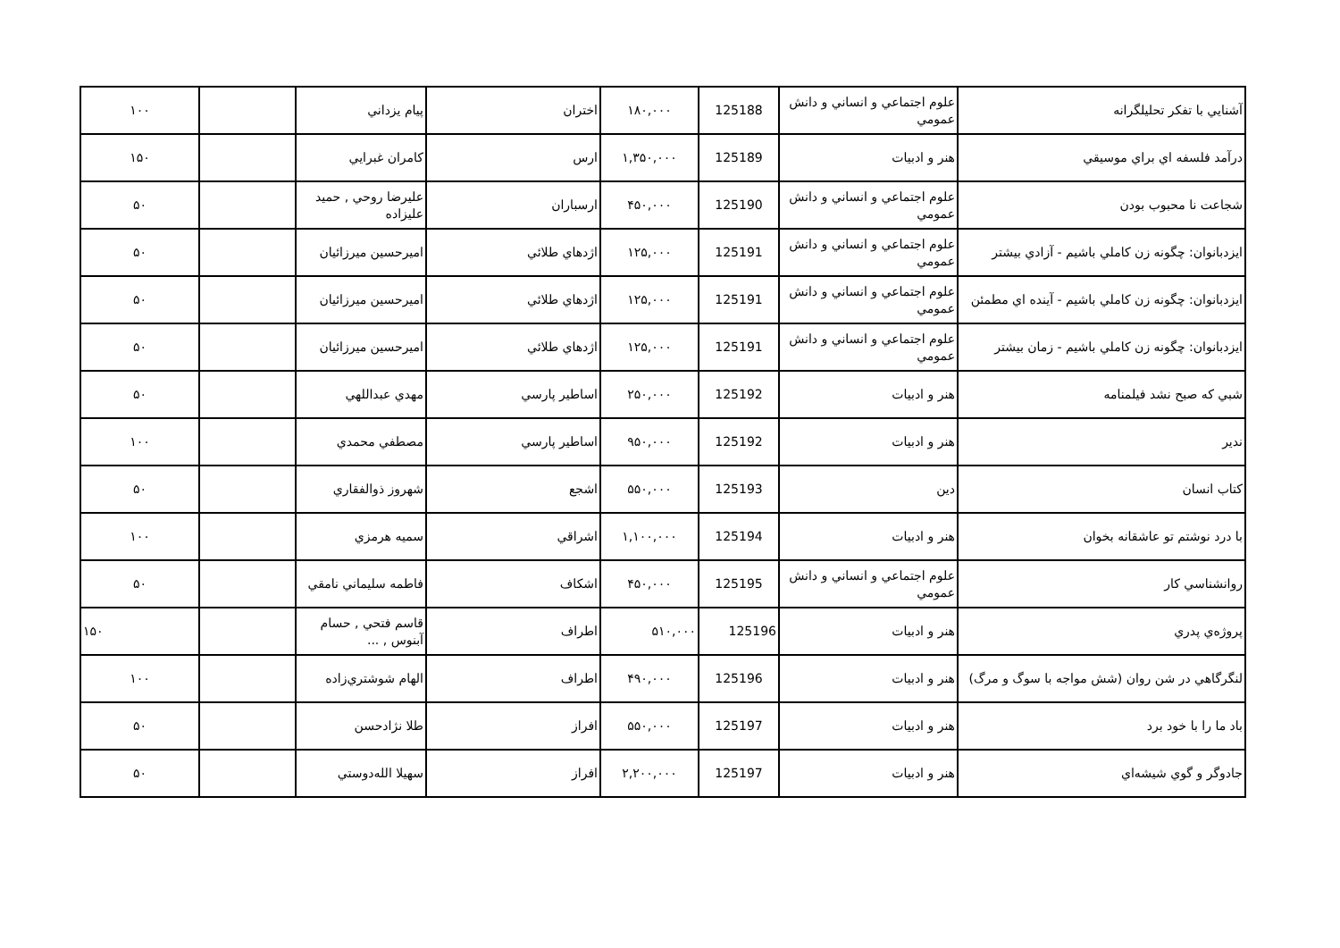| آشنايي با تفكر تحليلگرانه | علوم اجتماعي و انساني و دانش عمومي | 125188 | ۱۸۰,۰۰۰ | اختران | پيام يزداني | | ۱۰۰ |
| درآمد فلسفه اي براي موسيقي | هنر و ادبيات | 125189 | ۱,۳۵۰,۰۰۰ | ارس | كامران غبرايي | | ۱۵۰ |
| شجاعت نا محبوب بودن | علوم اجتماعي و انساني و دانش عمومي | 125190 | ۴۵۰,۰۰۰ | ارسباران | عليرضا روحي , حميد عليزاده | | ۵۰ |
| ايزدبانوان: چگونه زن كاملي باشيم - آزادي بيشتر | علوم اجتماعي و انساني و دانش عمومي | 125191 | ۱۲۵,۰۰۰ | اژدهاي طلائي | اميرحسين ميرزائيان | | ۵۰ |
| ايزدبانوان: چگونه زن كاملي باشيم - آينده اي مطمئن | علوم اجتماعي و انساني و دانش عمومي | 125191 | ۱۲۵,۰۰۰ | اژدهاي طلائي | اميرحسين ميرزائيان | | ۵۰ |
| ايزدبانوان: چگونه زن كاملي باشيم - زمان بيشتر | علوم اجتماعي و انساني و دانش عمومي | 125191 | ۱۲۵,۰۰۰ | اژدهاي طلائي | اميرحسين ميرزائيان | | ۵۰ |
| شبي كه صبح نشد فيلمنامه | هنر و ادبيات | 125192 | ۲۵۰,۰۰۰ | اساطير پارسي | مهدي عبداللهي | | ۵۰ |
| ندير | هنر و ادبيات | 125192 | ۹۵۰,۰۰۰ | اساطير پارسي | مصطفي محمدي | | ۱۰۰ |
| كتاب انسان | دين | 125193 | ۵۵۰,۰۰۰ | اشجع | شهروز ذوالفقاري | | ۵۰ |
| با درد نوشتم تو عاشقانه بخوان | هنر و ادبيات | 125194 | ۱,۱۰۰,۰۰۰ | اشراقي | سميه هرمزي | | ۱۰۰ |
| روانشناسي كار | علوم اجتماعي و انساني و دانش عمومي | 125195 | ۴۵۰,۰۰۰ | اشكاف | فاطمه سليماني نامقي | | ۵۰ |
| پروژه‌ي پدري | هنر و ادبيات | 125196 | ۵۱۰,۰۰۰ | اطراف | قاسم فتحي , حسام آبنوس , ... | | ۱۵۰ |
| لنگرگاهي در شن روان (شش مواجه با سوگ و مرگ) | هنر و ادبيات | 125196 | ۴۹۰,۰۰۰ | اطراف | الهام شوشتري‌زاده | | ۱۰۰ |
| باد ما را با خود برد | هنر و ادبيات | 125197 | ۵۵۰,۰۰۰ | افراز | طلا نژادحسن | | ۵۰ |
| جادوگر و گوي شيشه‌اي | هنر و ادبيات | 125197 | ۲,۲۰۰,۰۰۰ | افراز | سهيلا الله‌دوستي | | ۵۰ |